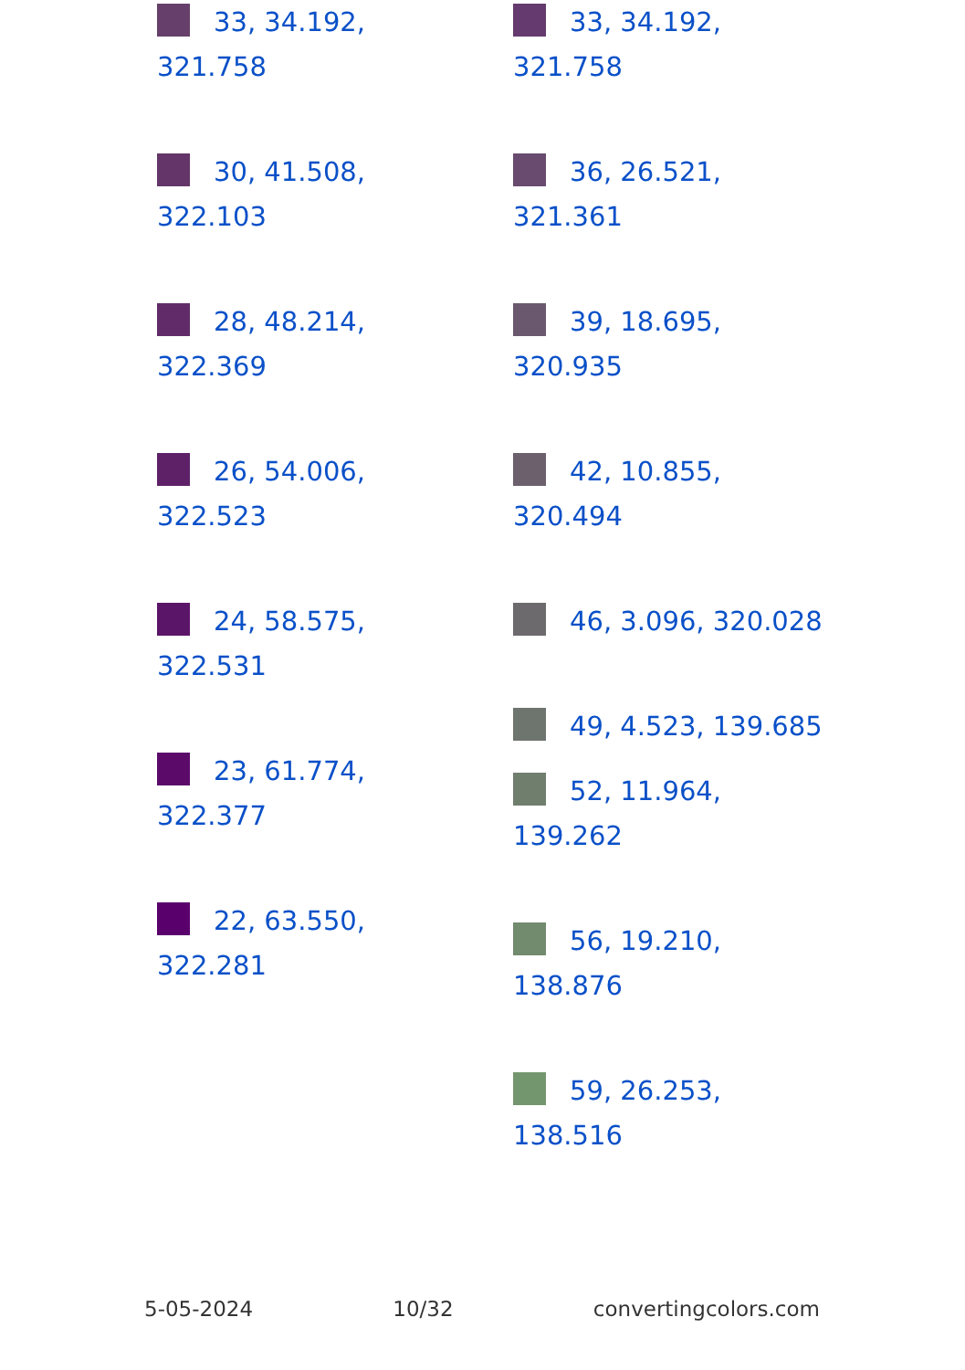33, 34.192, 321.758
30, 41.508, 322.103
28, 48.214, 322.369
26, 54.006, 322.523
24, 58.575, 322.531
23, 61.774, 322.377
22, 63.550, 322.281
33, 34.192, 321.758
36, 26.521, 321.361
39, 18.695, 320.935
42, 10.855, 320.494
46, 3.096, 320.028
49, 4.523, 139.685
52, 11.964, 139.262
56, 19.210, 138.876
59, 26.253, 138.516
5-05-2024 10/32 convertingcolors.com